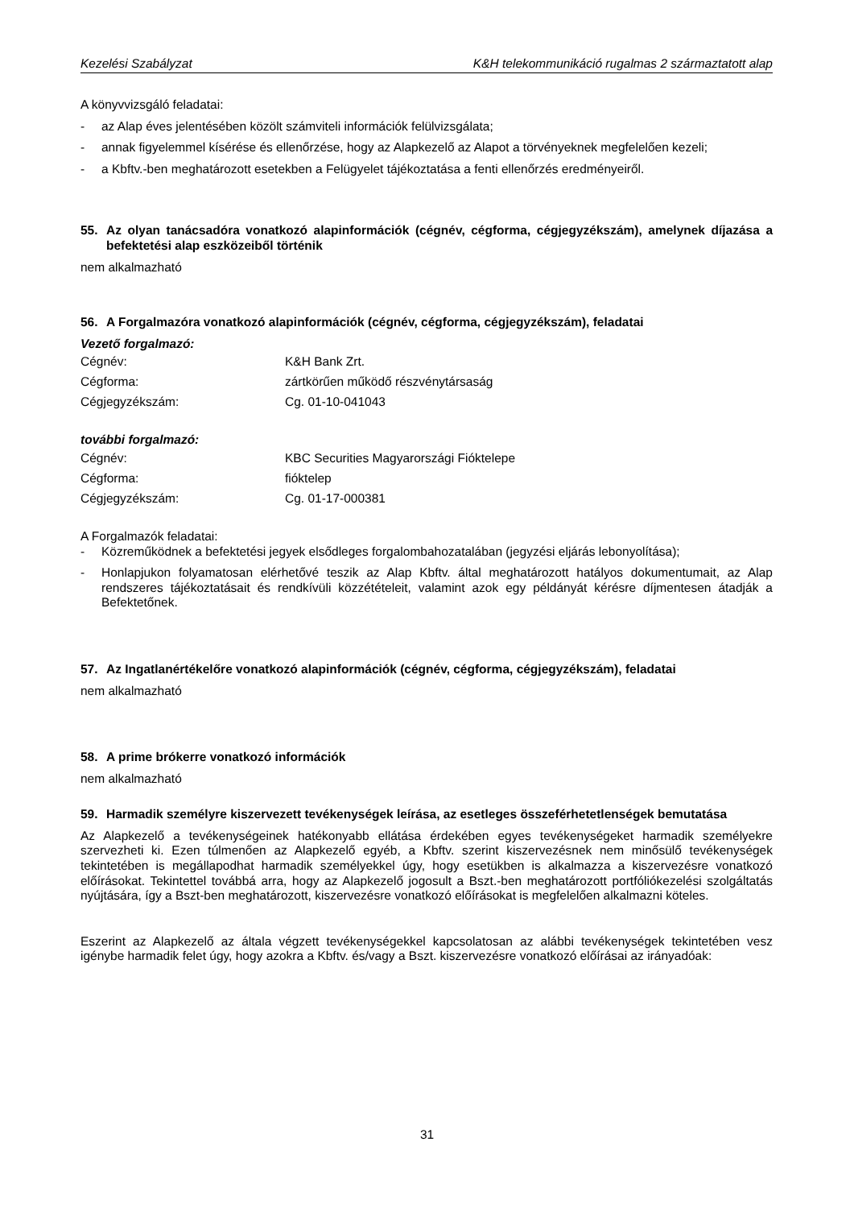Kezelési Szabályzat K&H telekommunikáció rugalmas 2 származtatott alap
A könyvvizsgáló feladatai:
- az Alap éves jelentésében közölt számviteli információk felülvizsgálata;
- annak figyelemmel kísérése és ellenőrzése, hogy az Alapkezelő az Alapot a törvényeknek megfelelően kezeli;
- a Kbftv.-ben meghatározott esetekben a Felügyelet tájékoztatása a fenti ellenőrzés eredményeiről.
55. Az olyan tanácsadóra vonatkozó alapinformációk (cégnév, cégforma, cégjegyzékszám), amelynek díjazása a befektetési alap eszközeiből történik
nem alkalmazható
56. A Forgalmazóra vonatkozó alapinformációk (cégnév, cégforma, cégjegyzékszám), feladatai
Vezető forgalmazó:
Cégnév: K&H Bank Zrt.
Cégforma: zártkörűen működő részvénytársaság
Cégjegyzékszám: Cg. 01-10-041043
további forgalmazó:
Cégnév: KBC Securities Magyarországi Fióktelepe
Cégforma: fióktelep
Cégjegyzékszám: Cg. 01-17-000381
A Forgalmazók feladatai:
- Közreműködnek a befektetési jegyek elsődleges forgalombahozatalában (jegyzési eljárás lebonyolítása);
- Honlapjukon folyamatosan elérhetővé teszik az Alap Kbftv. által meghatározott hatályos dokumentumait, az Alap rendszeres tájékoztatásait és rendkívüli közzétételeit, valamint azok egy példányát kérésre díjmentesen átadják a Befektetőnek.
57. Az Ingatlanértékelőre vonatkozó alapinformációk (cégnév, cégforma, cégjegyzékszám), feladatai
nem alkalmazható
58. A prime brókerre vonatkozó információk
nem alkalmazható
59. Harmadik személyre kiszervezett tevékenységek leírása, az esetleges összeférhetetlenségek bemutatása
Az Alapkezelő a tevékenységeinek hatékonyabb ellátása érdekében egyes tevékenységeket harmadik személyekre szervezheti ki. Ezen túlmenően az Alapkezelő egyéb, a Kbftv. szerint kiszervezésnek nem minősülő tevékenységek tekintetében is megállapodhat harmadik személyekkel úgy, hogy esetükben is alkalmazza a kiszervezésre vonatkozó előírásokat. Tekintettel továbbá arra, hogy az Alapkezelő jogosult a Bszt.-ben meghatározott portfóliókezelési szolgáltatás nyújtására, így a Bszt-ben meghatározott, kiszervezésre vonatkozó előírásokat is megfelelően alkalmazni köteles.
Eszerint az Alapkezelő az általa végzett tevékenységekkel kapcsolatosan az alábbi tevékenységek tekintetében vesz igénybe harmadik felet úgy, hogy azokra a Kbftv. és/vagy a Bszt. kiszervezésre vonatkozó előírásai az irányadóak:
31